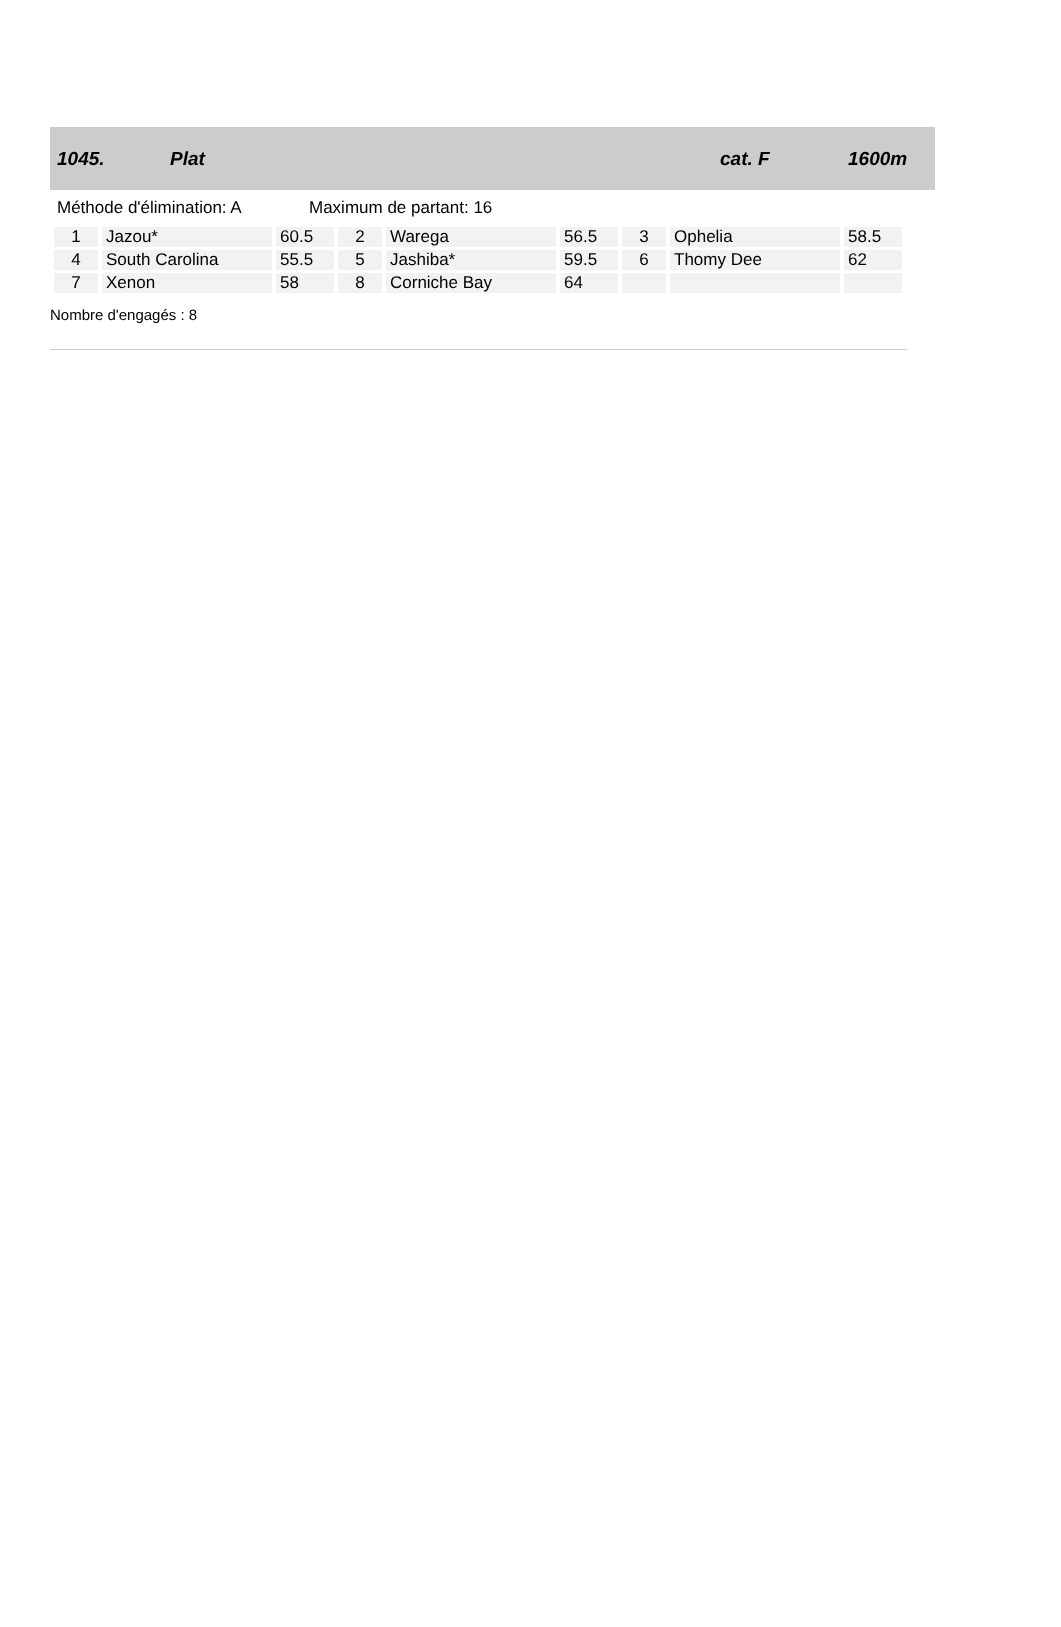1045. Plat cat. F 1600m
Méthode d'élimination: A Maximum de partant: 16
| 1 | Jazou* | 60.5 | 2 | Warega | 56.5 | 3 | Ophelia | 58.5 |
| 4 | South Carolina | 55.5 | 5 | Jashiba* | 59.5 | 6 | Thomy Dee | 62 |
| 7 | Xenon | 58 | 8 | Corniche Bay | 64 | | | |
Nombre d'engagés : 8